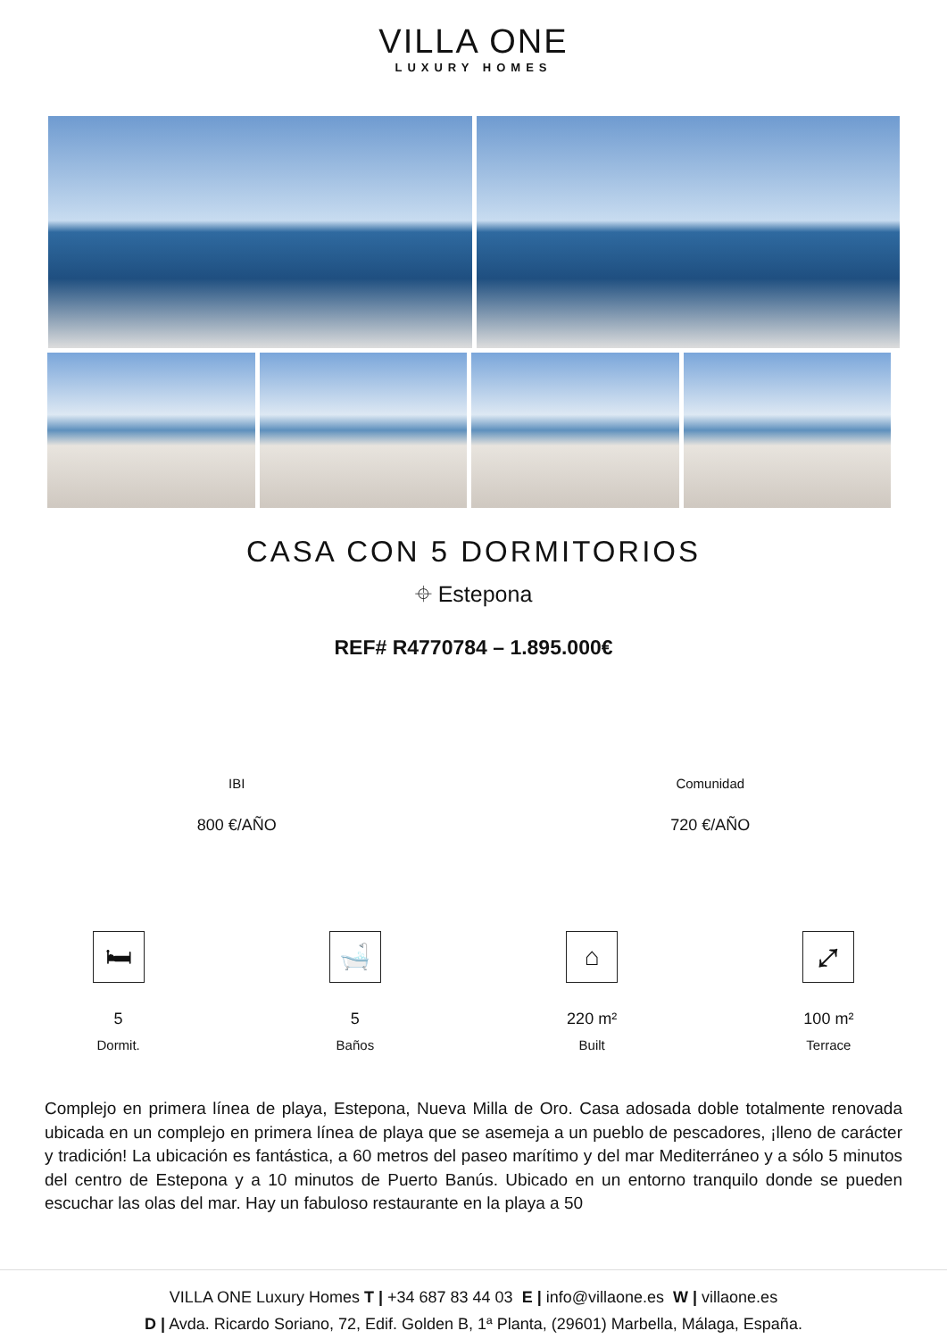VILLA ONE
LUXURY HOMES
CASA CON 5 DORMITORIOS
⌖ Estepona
REF# R4770784 – 1.895.000€
IBI
800 €/AÑO
Comunidad
720 €/AÑO
🛏
5
Dormit.
🛁
5
Baños
⌂
220 m²
Built
⤢
100 m²
Terrace
Complejo en primera línea de playa, Estepona, Nueva Milla de Oro. Casa adosada doble totalmente renovada ubicada en un complejo en primera línea de playa que se asemeja a un pueblo de pescadores, ¡lleno de carácter y tradición! La ubicación es fantástica, a 60 metros del paseo marítimo y del mar Mediterráneo y a sólo 5 minutos del centro de Estepona y a 10 minutos de Puerto Banús. Ubicado en un entorno tranquilo donde se pueden escuchar las olas del mar. Hay un fabuloso restaurante en la playa a 50
VILLA ONE Luxury Homes T | +34 687 83 44 03 E | info@villaone.es W | villaone.es
D | Avda. Ricardo Soriano, 72, Edif. Golden B, 1ª Planta, (29601) Marbella, Málaga, España.